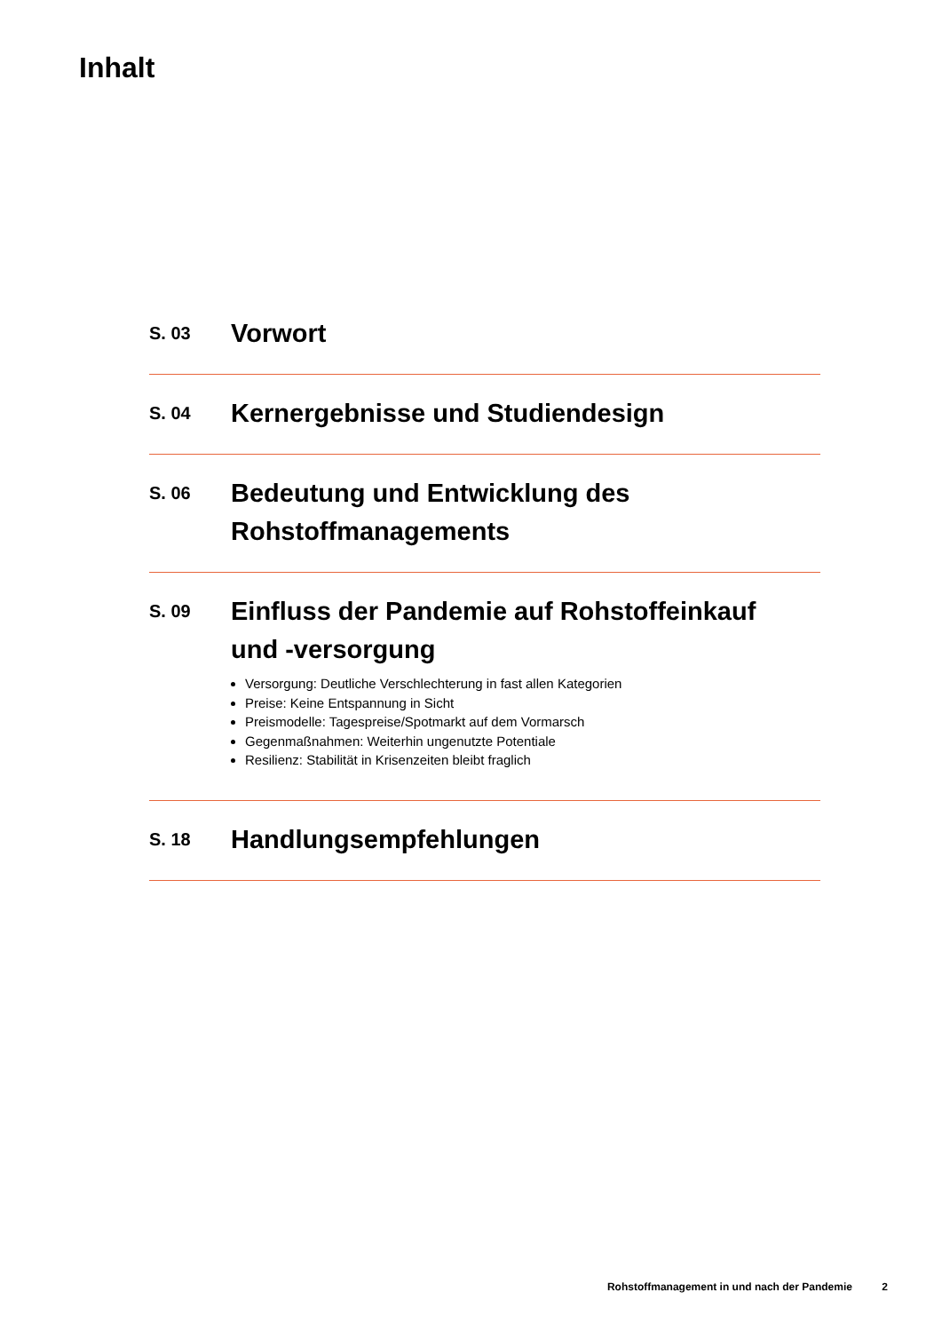Inhalt
S. 03
Vorwort
S. 04
Kernergebnisse und Studiendesign
S. 06
Bedeutung und Entwicklung des
Rohstoffmanagements
S. 09
Einfluss der Pandemie auf Rohstoffeinkauf
und -versorgung
Versorgung: Deutliche Verschlechterung in fast allen Kategorien
Preise: Keine Entspannung in Sicht
Preismodelle: Tagespreise/Spotmarkt auf dem Vormarsch
Gegenmaßnahmen: Weiterhin ungenutzte Potentiale
Resilienz: Stabilität in Krisenzeiten bleibt fraglich
S. 18
Handlungsempfehlungen
Rohstoffmanagement in und nach der Pandemie 2